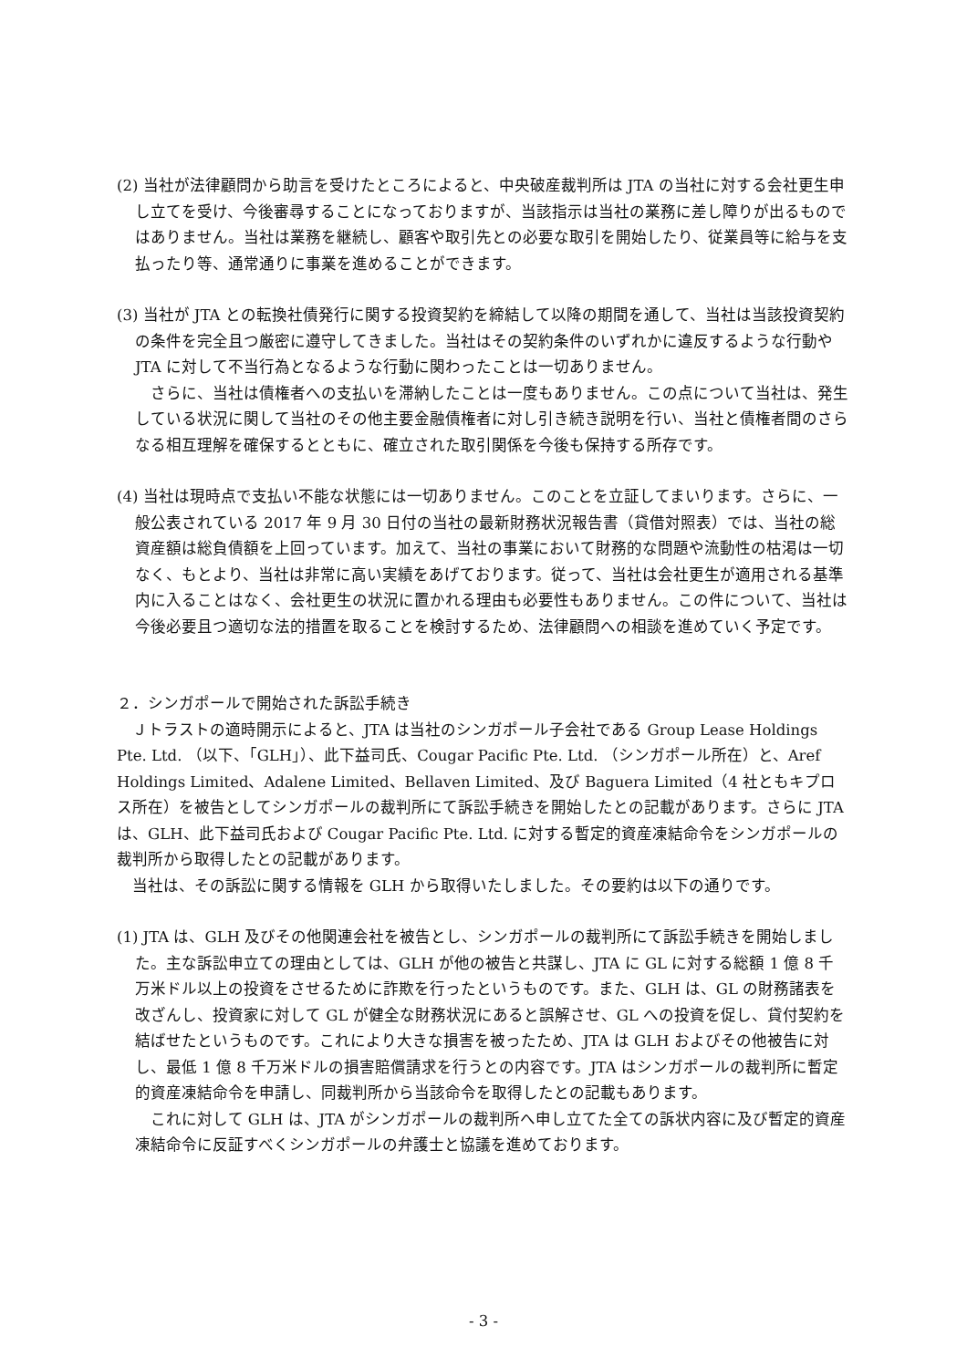(2) 当社が法律顧問から助言を受けたところによると、中央破産裁判所は JTA の当社に対する会社更生申し立てを受け、今後審尋することになっておりますが、当該指示は当社の業務に差し障りが出るものではありません。当社は業務を継続し、顧客や取引先との必要な取引を開始したり、従業員等に給与を支払ったり等、通常通りに事業を進めることができます。
(3) 当社が JTA との転換社債発行に関する投資契約を締結して以降の期間を通して、当社は当該投資契約の条件を完全且つ厳密に遵守してきました。当社はその契約条件のいずれかに違反するような行動や JTA に対して不当行為となるような行動に関わったことは一切ありません。
さらに、当社は債権者への支払いを滞納したことは一度もありません。この点について当社は、発生している状況に関して当社のその他主要金融債権者に対し引き続き説明を行い、当社と債権者間のさらなる相互理解を確保するとともに、確立された取引関係を今後も保持する所存です。
(4) 当社は現時点で支払い不能な状態には一切ありません。このことを立証してまいります。さらに、一般公表されている 2017 年 9 月 30 日付の当社の最新財務状況報告書（貸借対照表）では、当社の総資産額は総負債額を上回っています。加えて、当社の事業において財務的な問題や流動性の枯渇は一切なく、もとより、当社は非常に高い実績をあげております。従って、当社は会社更生が適用される基準内に入ることはなく、会社更生の状況に置かれる理由も必要性もありません。この件について、当社は今後必要且つ適切な法的措置を取ることを検討するため、法律顧問への相談を進めていく予定です。
２．シンガポールで開始された訴訟手続き
Ｊトラストの適時開示によると、JTA は当社のシンガポール子会社である Group Lease Holdings Pte. Ltd. （以下、「GLH」）、此下益司氏、Cougar Pacific Pte. Ltd. （シンガポール所在）と、Aref Holdings Limited、Adalene Limited、Bellaven Limited、及び Baguera Limited（4 社ともキプロス所在）を被告としてシンガポールの裁判所にて訴訟手続きを開始したとの記載があります。さらに JTA は、GLH、此下益司氏および Cougar Pacific Pte. Ltd. に対する暫定的資産凍結命令をシンガポールの裁判所から取得したとの記載があります。
当社は、その訴訟に関する情報を GLH から取得いたしました。その要約は以下の通りです。
(1) JTA は、GLH 及びその他関連会社を被告とし、シンガポールの裁判所にて訴訟手続きを開始しました。主な訴訟申立ての理由としては、GLH が他の被告と共謀し、JTA に GL に対する総額 1 億 8 千万米ドル以上の投資をさせるために詐欺を行ったというものです。また、GLH は、GL の財務諸表を改ざんし、投資家に対して GL が健全な財務状況にあると誤解させ、GL への投資を促し、貸付契約を結ばせたというものです。これにより大きな損害を被ったため、JTA は GLH およびその他被告に対し、最低 1 億 8 千万米ドルの損害賠償請求を行うとの内容です。JTA はシンガポールの裁判所に暫定的資産凍結命令を申請し、同裁判所から当該命令を取得したとの記載もあります。
これに対して GLH は、JTA がシンガポールの裁判所へ申し立てた全ての訴状内容に及び暫定的資産凍結命令に反証すべくシンガポールの弁護士と協議を進めております。
- 3 -